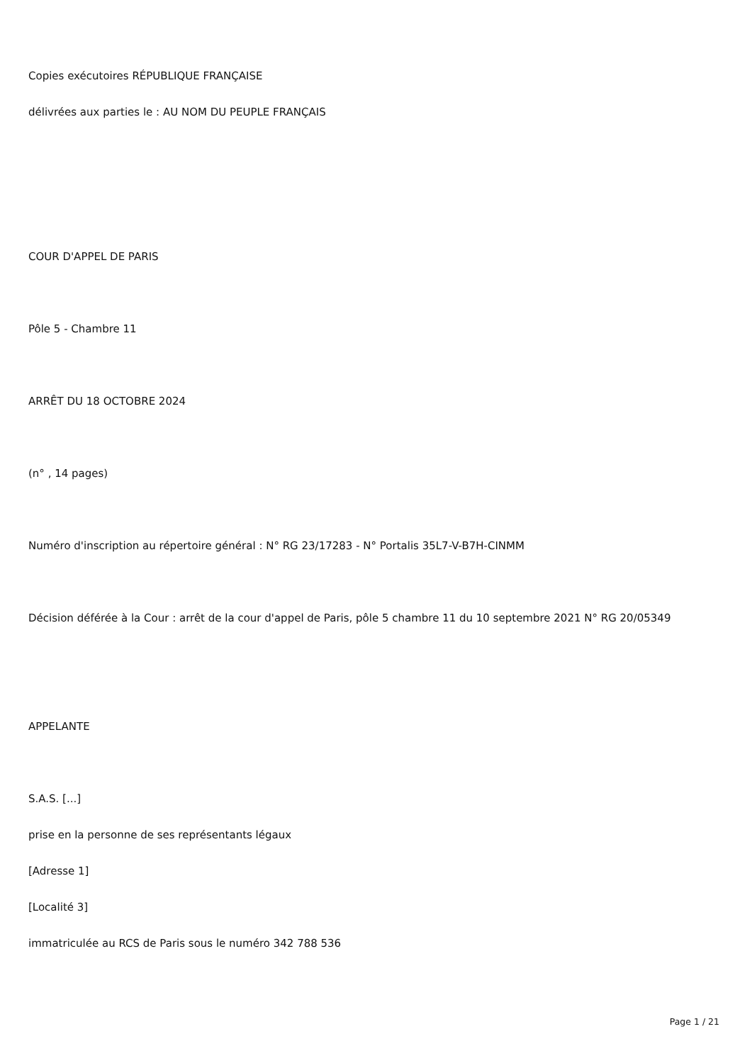Copies exécutoires RÉPUBLIQUE FRANÇAISE
délivrées aux parties le : AU NOM DU PEUPLE FRANÇAIS
COUR D'APPEL DE PARIS
Pôle 5 - Chambre 11
ARRÊT DU 18 OCTOBRE 2024
(n° , 14 pages)
Numéro d'inscription au répertoire général : N° RG 23/17283 - N° Portalis 35L7-V-B7H-CINMM
Décision déférée à la Cour : arrêt de la cour d'appel de Paris, pôle 5 chambre 11 du 10 septembre 2021 N° RG 20/05349
APPELANTE
S.A.S. [...]
prise en la personne de ses représentants légaux
[Adresse 1]
[Localité 3]
immatriculée au RCS de Paris sous le numéro 342 788 536
Page 1 / 21